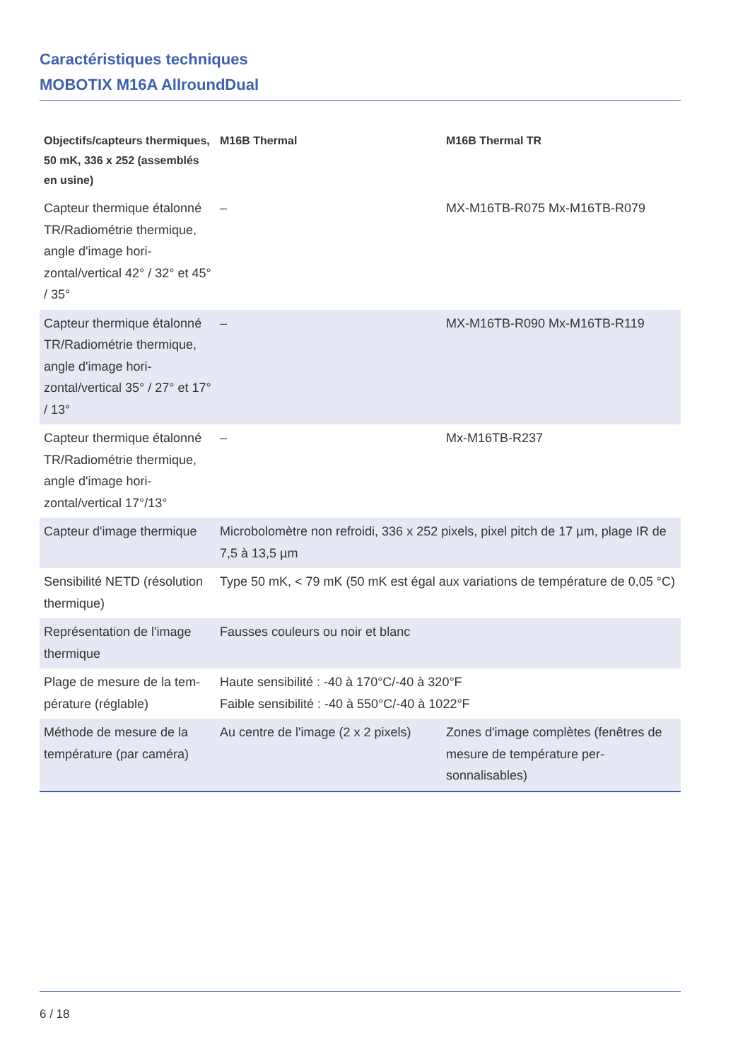Caractéristiques techniques
MOBOTIX M16A AllroundDual
| Objectifs/capteurs thermiques, 50 mK, 336 x 252 (assemblés en usine) | M16B Thermal | M16B Thermal TR |
| --- | --- | --- |
| Capteur thermique étalonné TR/Radiométrie thermique, angle d'image hori-zontal/vertical 42° / 32° et 45° / 35° | – | MX-M16TB-R075 Mx-M16TB-R079 |
| Capteur thermique étalonné TR/Radiométrie thermique, angle d'image hori-zontal/vertical 35° / 27° et 17° / 13° | – | MX-M16TB-R090 Mx-M16TB-R119 |
| Capteur thermique étalonné TR/Radiométrie thermique, angle d'image hori-zontal/vertical 17°/13° | – | Mx-M16TB-R237 |
| Capteur d'image thermique | Microbolomètre non refroidi, 336 x 252 pixels, pixel pitch de 17 µm, plage IR de 7,5 à 13,5 µm | |
| Sensibilité NETD (résolution thermique) | Type 50 mK, < 79 mK (50 mK est égal aux variations de température de 0,05 °C) | |
| Représentation de l'image thermique | Fausses couleurs ou noir et blanc | |
| Plage de mesure de la tem-pérature (réglable) | Haute sensibilité : -40 à 170°C/-40 à 320°F Faible sensibilité : -40 à 550°C/-40 à 1022°F | |
| Méthode de mesure de la température (par caméra) | Au centre de l'image (2 x 2 pixels) | Zones d'image complètes (fenêtres de mesure de température per-sonnalisables) |
6 / 18